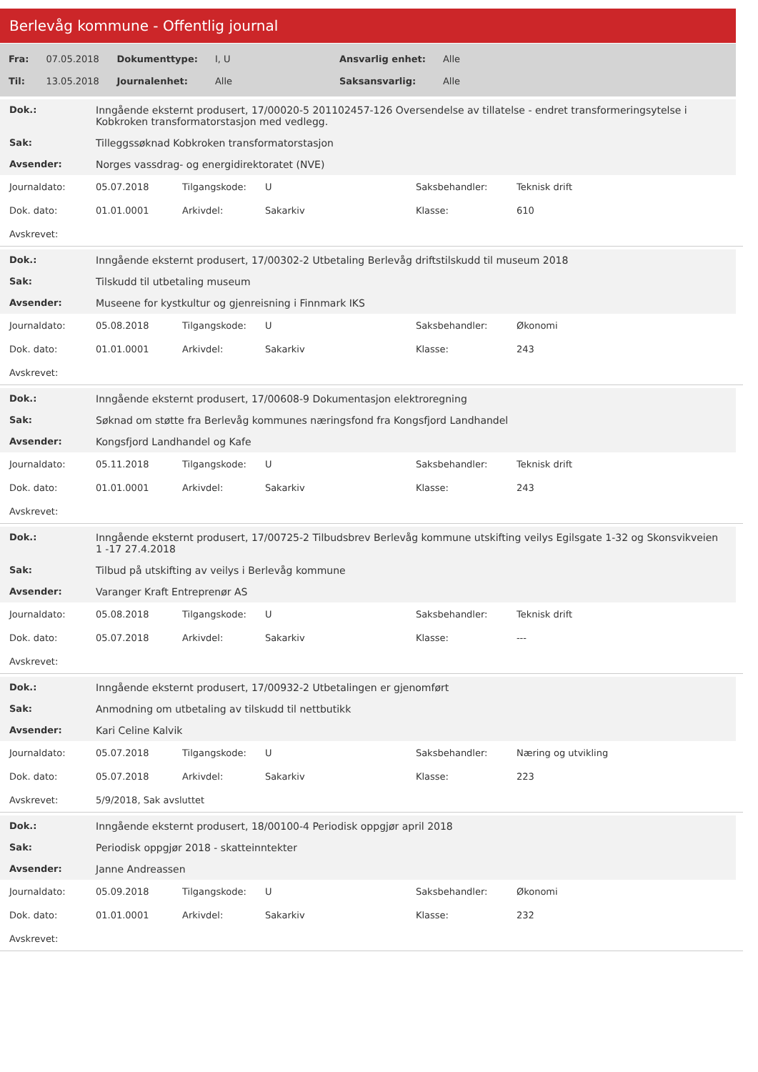Berlevåg kommune - Offentlig journal
| Fra: | 07.05.2018 | Dokumenttype: | I, U | Ansvarlig enhet: | Alle |
| Til: | 13.05.2018 | Journalenhet: | Alle | Saksansvarlig: | Alle |
| Dok.: | Inngående eksternt produsert, 17/00020-5 201102457-126 Oversendelse av tillatelse - endret transformeringsytelse i Kobkroken transformatorstasjon med vedlegg. |
| Sak: | Tilleggssøknad Kobkroken transformatorstasjon |
| Avsender: | Norges vassdrag- og energidirektoratet (NVE) |
| Journaldato: | 05.07.2018 | Tilgangskode: | U | Saksbehandler: | Teknisk drift |
| Dok. dato: | 01.01.0001 | Arkivdel: | Sakarkiv | Klasse: | 610 |
| Avskrevet: | | | | | |
| Dok.: | Inngående eksternt produsert, 17/00302-2 Utbetaling Berlevåg driftstilskudd til museum 2018 |
| Sak: | Tilskudd til utbetaling museum |
| Avsender: | Museene for kystkultur og gjenreisning i Finnmark IKS |
| Journaldato: | 05.08.2018 | Tilgangskode: | U | Saksbehandler: | Økonomi |
| Dok. dato: | 01.01.0001 | Arkivdel: | Sakarkiv | Klasse: | 243 |
| Avskrevet: | | | | | |
| Dok.: | Inngående eksternt produsert, 17/00608-9 Dokumentasjon elektroregning |
| Sak: | Søknad om støtte fra Berlevåg kommunes næringsfond fra Kongsfjord Landhandel |
| Avsender: | Kongsfjord Landhandel og Kafe |
| Journaldato: | 05.11.2018 | Tilgangskode: | U | Saksbehandler: | Teknisk drift |
| Dok. dato: | 01.01.0001 | Arkivdel: | Sakarkiv | Klasse: | 243 |
| Avskrevet: | | | | | |
| Dok.: | Inngående eksternt produsert, 17/00725-2 Tilbudsbrev Berlevåg kommune utskifting veilys Egilsgate 1-32 og Skonsvikveien 1 -17 27.4.2018 |
| Sak: | Tilbud på utskifting av veilys i Berlevåg kommune |
| Avsender: | Varanger Kraft Entreprenør AS |
| Journaldato: | 05.08.2018 | Tilgangskode: | U | Saksbehandler: | Teknisk drift |
| Dok. dato: | 05.07.2018 | Arkivdel: | Sakarkiv | Klasse: | --- |
| Avskrevet: | | | | | |
| Dok.: | Inngående eksternt produsert, 17/00932-2 Utbetalingen er gjenomført |
| Sak: | Anmodning om utbetaling av tilskudd til nettbutikk |
| Avsender: | Kari Celine Kalvik |
| Journaldato: | 05.07.2018 | Tilgangskode: | U | Saksbehandler: | Næring og utvikling |
| Dok. dato: | 05.07.2018 | Arkivdel: | Sakarkiv | Klasse: | 223 |
| Avskrevet: | 5/9/2018, Sak avsluttet | | | | |
| Dok.: | Inngående eksternt produsert, 18/00100-4 Periodisk oppgjør april 2018 |
| Sak: | Periodisk oppgjør 2018 - skatteinntekter |
| Avsender: | Janne Andreassen |
| Journaldato: | 05.09.2018 | Tilgangskode: | U | Saksbehandler: | Økonomi |
| Dok. dato: | 01.01.0001 | Arkivdel: | Sakarkiv | Klasse: | 232 |
| Avskrevet: | | | | | |